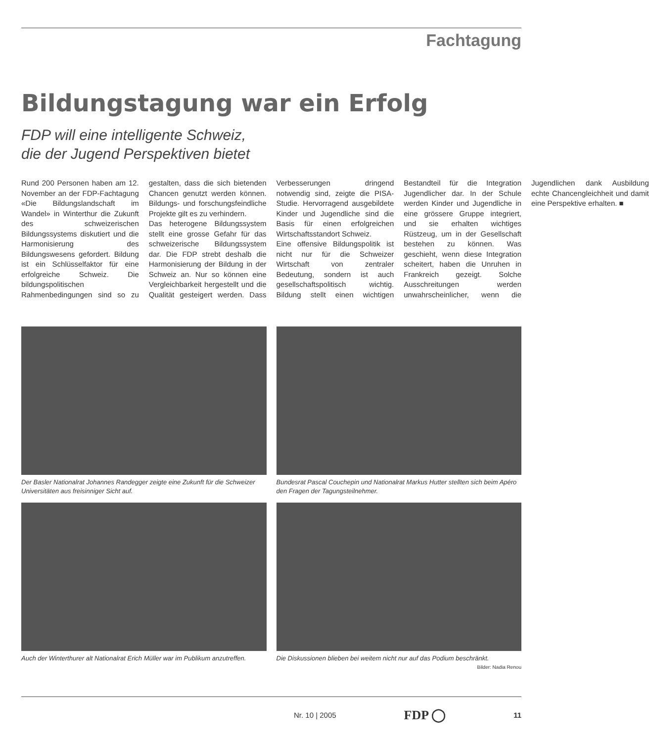Fachtagung
Bildungstagung war ein Erfolg
FDP will eine intelligente Schweiz,
die der Jugend Perspektiven bietet
Rund 200 Personen haben am 12. November an der FDP-Fachtagung «Die Bildungslandschaft im Wandel» in Winterthur die Zukunft des schweizerischen Bildungssystems diskutiert und die Harmonisierung des Bildungswesens gefordert. Bildung ist ein Schlüsselfaktor für eine erfolgreiche Schweiz. Die bildungspolitischen Rahmenbedingungen sind so zu gestalten, dass die sich bietenden Chancen genutzt werden können. Bildungs- und forschungsfeindliche Projekte gilt es zu verhindern.
Das heterogene Bildungssystem stellt eine grosse Gefahr für das schweizerische Bildungssystem dar. Die FDP strebt deshalb die Harmonisierung der Bildung in der Schweiz an. Nur so können eine Vergleichbarkeit hergestellt und die Qualität gesteigert werden. Dass Verbesserungen dringend notwendig sind, zeigte die PISA-Studie. Hervorragend ausgebildete Kinder und Jugendliche sind die Basis für einen erfolgreichen Wirtschaftsstandort Schweiz.
Eine offensive Bildungspolitik ist nicht nur für die Schweizer Wirtschaft von zentraler Bedeutung, sondern ist auch gesellschaftspolitisch wichtig. Bildung stellt einen wichtigen Bestandteil für die Integration Jugendlicher dar. In der Schule werden Kinder und Jugendliche in eine grössere Gruppe integriert, und sie erhalten wichtiges Rüstzeug, um in der Gesellschaft bestehen zu können. Was geschieht, wenn diese Integration scheitert, haben die Unruhen in Frankreich gezeigt. Solche Ausschreitungen werden unwahrscheinlicher, wenn die Jugendlichen dank Ausbildung echte Chancengleichheit und damit eine Perspektive erhalten. ■
Der Basler Nationalrat Johannes Randegger zeigte eine Zukunft für die Schweizer Universitäten aus freisinniger Sicht auf.
Bundesrat Pascal Couchepin und Nationalrat Markus Hutter stellten sich beim Apéro den Fragen der Tagungsteilnehmer.
Auch der Winterthurer alt Nationalrat Erich Müller war im Publikum anzutreffen.
Die Diskussionen blieben bei weitem nicht nur auf das Podium beschränkt.
Bilder: Nadia Renou
Nr. 10 | 2005 FDP ◯ 11